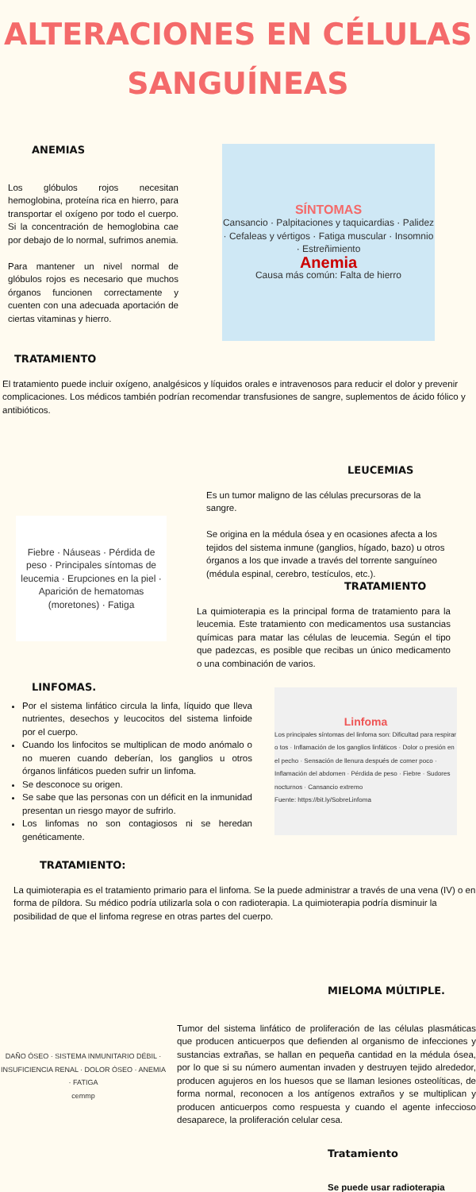ALTERACIONES EN CÉLULAS
SANGUÍNEAS
ANEMIAS
Los glóbulos rojos necesitan hemoglobina, proteína rica en hierro, para transportar el oxígeno por todo el cuerpo. Si la concentración de hemoglobina cae por debajo de lo normal, sufrimos anemia.
Para mantener un nivel normal de glóbulos rojos es necesario que muchos órganos funcionen correctamente y cuenten con una adecuada aportación de ciertas vitaminas y hierro.
SÍNTOMAS
Cansancio · Palpitaciones y taquicardias · Palidez · Cefaleas y vértigos · Fatiga muscular · Insomnio · Estreñimiento
Anemia
Causa más común: Falta de hierro
TRATAMIENTO
El tratamiento puede incluir oxígeno, analgésicos y líquidos orales e intravenosos para reducir el dolor y prevenir complicaciones. Los médicos también podrían recomendar transfusiones de sangre, suplementos de ácido fólico y antibióticos.
Fiebre · Náuseas · Pérdida de peso · Principales síntomas de leucemia · Erupciones en la piel · Aparición de hematomas (moretones) · Fatiga
LEUCEMIAS
Es un tumor maligno de las células precursoras de la sangre.
Se origina en la médula ósea y en ocasiones afecta a los tejidos del sistema inmune (ganglios, hígado, bazo) u otros órganos a los que invade a través del torrente sanguíneo (médula espinal, cerebro, testículos, etc.).
TRATAMIENTO
La quimioterapia es la principal forma de tratamiento para la leucemia. Este tratamiento con medicamentos usa sustancias químicas para matar las células de leucemia. Según el tipo que padezcas, es posible que recibas un único medicamento o una combinación de varios.
LINFOMAS.
Por el sistema linfático circula la linfa, líquido que lleva nutrientes, desechos y leucocitos del sistema linfoide por el cuerpo.
Cuando los linfocitos se multiplican de modo anómalo o no mueren cuando deberían, los ganglios u otros órganos linfáticos pueden sufrir un linfoma.
Se desconoce su origen.
Se sabe que las personas con un déficit en la inmunidad presentan un riesgo mayor de sufrirlo.
Los linfomas no son contagiosos ni se heredan genéticamente.
Linfoma
Los principales síntomas del linfoma son: Dificultad para respirar o tos · Inflamación de los ganglios linfáticos · Dolor o presión en el pecho · Sensación de llenura después de comer poco · Inflamación del abdomen · Pérdida de peso · Fiebre · Sudores nocturnos · Cansancio extremo
Fuente: https://bit.ly/SobreLinfoma
TRATAMIENTO:
La quimioterapia es el tratamiento primario para el linfoma. Se la puede administrar a través de una vena (IV) o en forma de píldora. Su médico podría utilizarla sola o con radioterapia. La quimioterapia podría disminuir la posibilidad de que el linfoma regrese en otras partes del cuerpo.
DAÑO ÓSEO · SISTEMA INMUNITARIO DÉBIL · INSUFICIENCIA RENAL · DOLOR ÓSEO · ANEMIA · FATIGA
cemmp
MIELOMA MÚLTIPLE.
Tumor del sistema linfático de proliferación de las células plasmáticas que producen anticuerpos que defienden al organismo de infecciones y sustancias extrañas, se hallan en pequeña cantidad en la médula ósea, por lo que si su número aumentan invaden y destruyen tejido alrededor, producen agujeros en los huesos que se llaman lesiones osteolíticas, de forma normal, reconocen a los antígenos extraños y se multiplican y producen anticuerpos como respuesta y cuando el agente infeccioso desaparece, la proliferación celular cesa.
Tratamiento
Se puede usar radioterapia